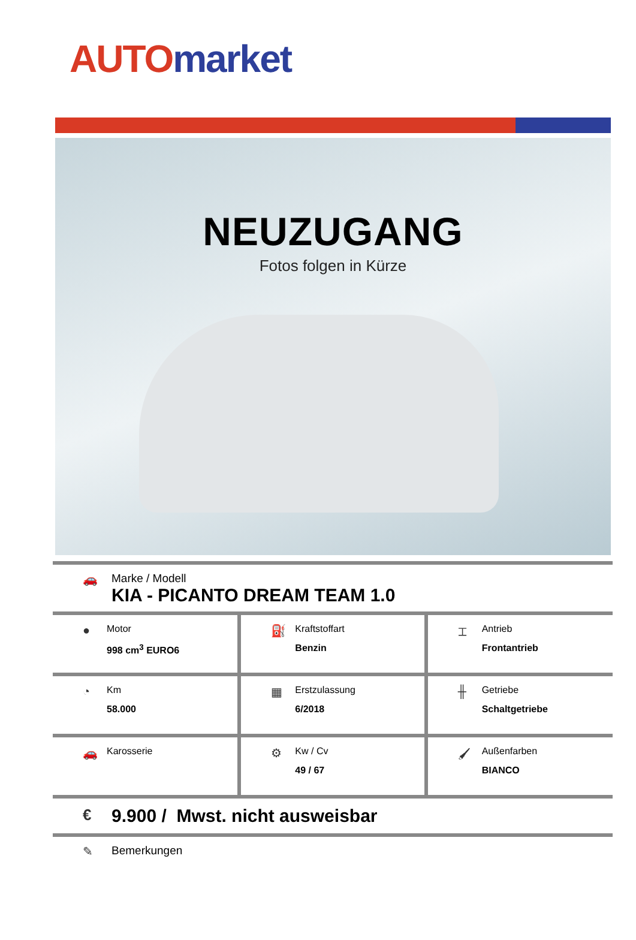AUTO market
NEUZUGANG
Fotos folgen in Kürze
🚗
Marke / Modell
KIA - PICANTO DREAM TEAM 1.0
| ● Motor 998 cm<sup>3</sup> EURO6 | ⛽ Kraftstoffart Benzin | ⌶ Antrieb Frontantrieb |
| ◔ Km 58.000 | ▦ Erstzulassung 6/2018 | ╫ Getriebe Schaltgetriebe |
| 🚗 Karosserie | ⚙ Kw / Cv 49 / 67 | 🖌 Außenfarben BIANCO |
€ 9.900 / Mwst. nicht ausweisbar
✎ Bemerkungen